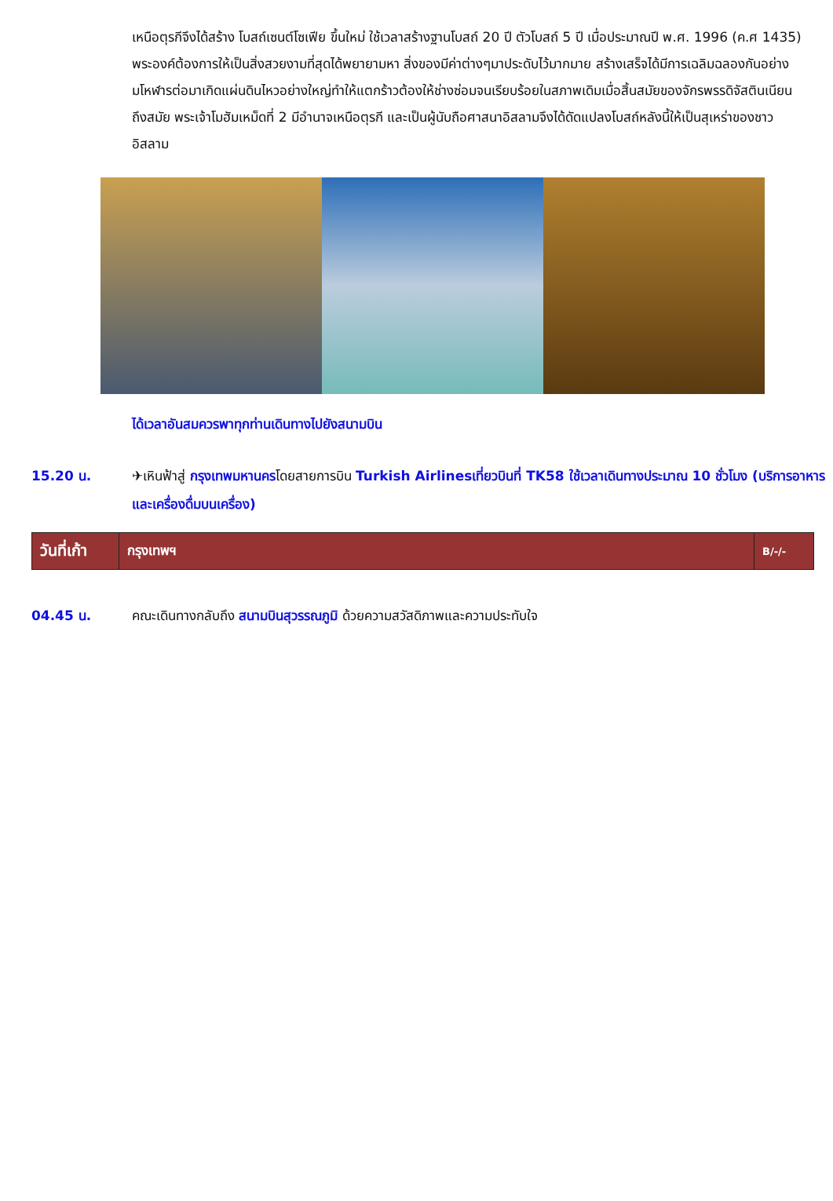เหนือตุรกีจึงได้สร้าง โบสถ์เซนต์โซเฟีย ขึ้นใหม่ ใช้เวลาสร้างฐานโบสถ์ 20 ปี ตัวโบสถ์ 5 ปี เมื่อประมาณปี พ.ศ. 1996 (ค.ศ 1435) พระองค์ต้องการให้เป็นสิ่งสวยงามที่สุดได้พยายามหา สิ่งของมีค่าต่างๆมาประดับไว้มากมาย สร้างเสร็จได้มีการเฉลิมฉลองกันอย่าง มโหฬารต่อมาเกิดแผ่นดินไหวอย่างใหญ่ทำให้แตกร้าวต้องให้ช่างซ่อมจนเรียบร้อยในสภาพเดิมเมื่อสิ้นสมัยของจักรพรรดิจัสตินเนียน ถึงสมัย พระเจ้าโมฮัมเหม็ดที่ 2 มีอำนาจเหนือตุรกี และเป็นผู้นับถือศาสนาอิสลามจึงได้ดัดแปลงโบสถ์หลังนี้ให้เป็นสุเหร่าของชาวอิสลาม
ได้เวลาอันสมควรพาทุกท่านเดินทางไปยังสนามบิน
15.20 น. ✈เหินฟ้าสู่ กรุงเทพมหานครโดยสายการบิน Turkish Airlinesเที่ยวบินที่ TK58 ใช้เวลาเดินทางประมาณ 10 ชั่วโมง (บริการอาหารและเครื่องดื่มบนเครื่อง)
| วันที่เก้า | กรุงเทพฯ | B/-/- |
04.45 น. คณะเดินทางกลับถึง สนามบินสุวรรณภูมิ ด้วยความสวัสดิภาพและความประทับใจ